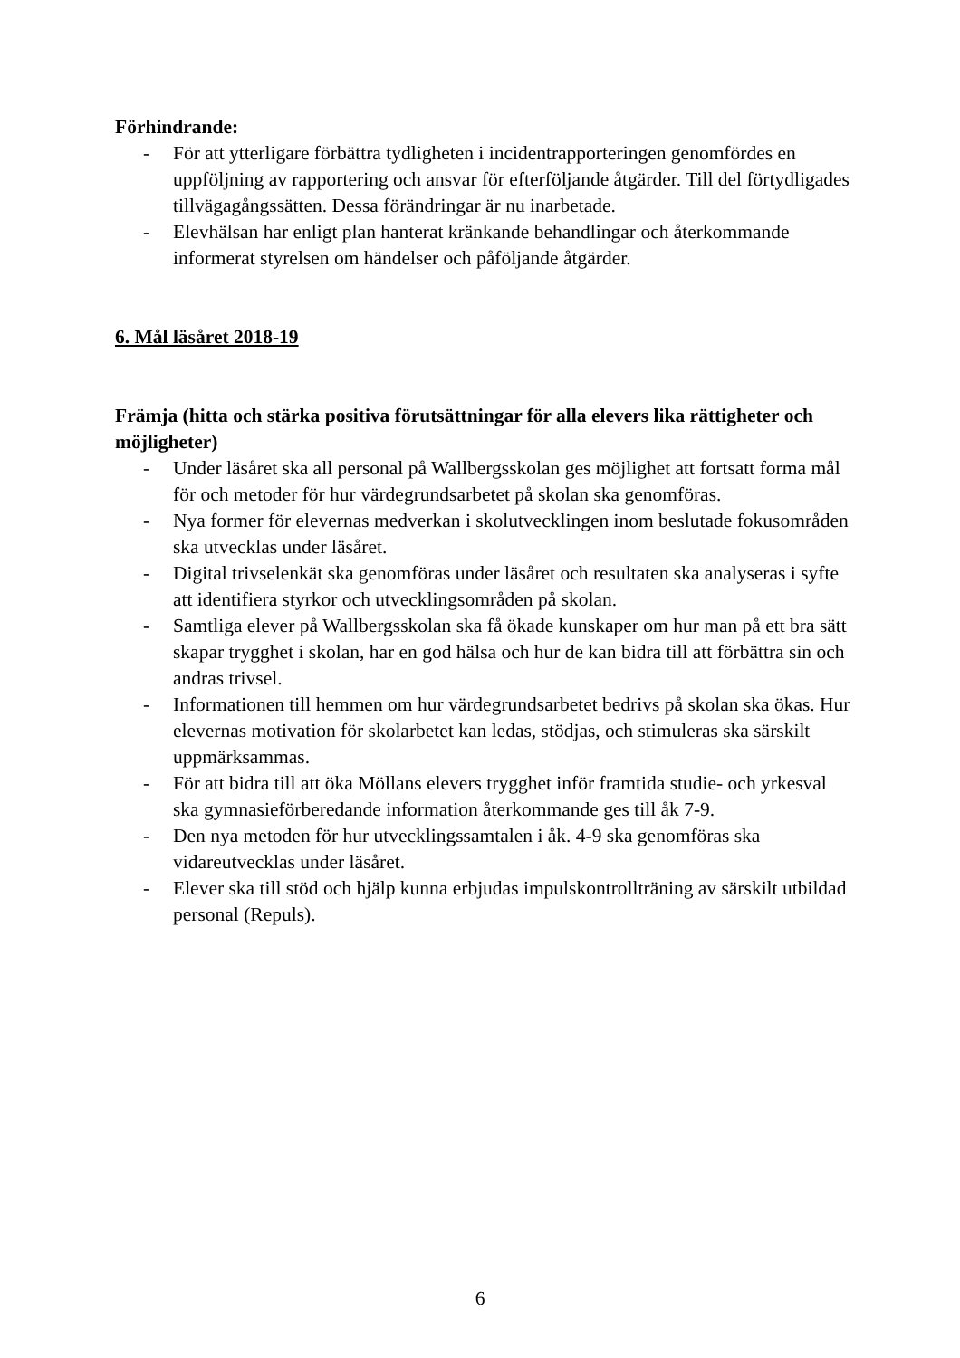Förhindrande:
- För att ytterligare förbättra tydligheten i incidentrapporteringen genomfördes en uppföljning av rapportering och ansvar för efterföljande åtgärder. Till del förtydligades tillvägagångssätten. Dessa förändringar är nu inarbetade.
- Elevhälsan har enligt plan hanterat kränkande behandlingar och återkommande informerat styrelsen om händelser och påföljande åtgärder.
6. Mål läsåret 2018-19
Främja (hitta och stärka positiva förutsättningar för alla elevers lika rättigheter och möjligheter)
- Under läsåret ska all personal på Wallbergsskolan ges möjlighet att fortsatt forma mål för och metoder för hur värdegrundsarbetet på skolan ska genomföras.
- Nya former för elevernas medverkan i skolutvecklingen inom beslutade fokusområden ska utvecklas under läsåret.
- Digital trivselenkät ska genomföras under läsåret och resultaten ska analyseras i syfte att identifiera styrkor och utvecklingsområden på skolan.
- Samtliga elever på Wallbergsskolan ska få ökade kunskaper om hur man på ett bra sätt skapar trygghet i skolan, har en god hälsa och hur de kan bidra till att förbättra sin och andras trivsel.
- Informationen till hemmen om hur värdegrundsarbetet bedrivs på skolan ska ökas. Hur elevernas motivation för skolarbetet kan ledas, stödjas, och stimuleras ska särskilt uppmärksammas.
- För att bidra till att öka Möllans elevers trygghet inför framtida studie- och yrkesval ska gymnasieförberedande information återkommande ges till åk 7-9.
- Den nya metoden för hur utvecklingssamtalen i åk. 4-9 ska genomföras ska vidareutvecklas under läsåret.
- Elever ska till stöd och hjälp kunna erbjudas impulskontrollträning av särskilt utbildad personal (Repuls).
6